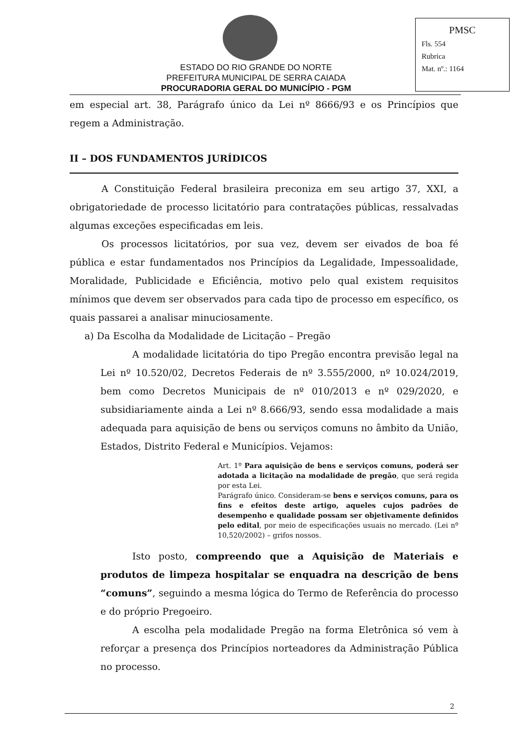ESTADO DO RIO GRANDE DO NORTE
PREFEITURA MUNICIPAL DE SERRA CAIADA
PROCURADORIA GERAL DO MUNICÍPIO - PGM
PMSC
Fls. 554
Rubrica
Mat. nº.: 1164
em especial art. 38, Parágrafo único da Lei nº 8666/93 e os Princípios que regem a Administração.
II – DOS FUNDAMENTOS JURÍDICOS
A Constituição Federal brasileira preconiza em seu artigo 37, XXI, a obrigatoriedade de processo licitatório para contratações públicas, ressalvadas algumas exceções especificadas em leis.
Os processos licitatórios, por sua vez, devem ser eivados de boa fé pública e estar fundamentados nos Princípios da Legalidade, Impessoalidade, Moralidade, Publicidade e Eficiência, motivo pelo qual existem requisitos mínimos que devem ser observados para cada tipo de processo em específico, os quais passarei a analisar minuciosamente.
a) Da Escolha da Modalidade de Licitação – Pregão
A modalidade licitatória do tipo Pregão encontra previsão legal na Lei nº 10.520/02, Decretos Federais de nº 3.555/2000, nº 10.024/2019, bem como Decretos Municipais de nº 010/2013 e nº 029/2020, e subsidiariamente ainda a Lei nº 8.666/93, sendo essa modalidade a mais adequada para aquisição de bens ou serviços comuns no âmbito da União, Estados, Distrito Federal e Municípios. Vejamos:
Art. 1º Para aquisição de bens e serviços comuns, poderá ser adotada a licitação na modalidade de pregão, que será regida por esta Lei.
Parágrafo único. Consideram-se bens e serviços comuns, para os fins e efeitos deste artigo, aqueles cujos padrões de desempenho e qualidade possam ser objetivamente definidos pelo edital, por meio de especificações usuais no mercado. (Lei nº 10,520/2002) – grifos nossos.
Isto posto, compreendo que a Aquisição de Materiais e produtos de limpeza hospitalar se enquadra na descrição de bens “comuns”, seguindo a mesma lógica do Termo de Referência do processo e do próprio Pregoeiro.
A escolha pela modalidade Pregão na forma Eletrônica só vem à reforçar a presença dos Princípios norteadores da Administração Pública no processo.
2